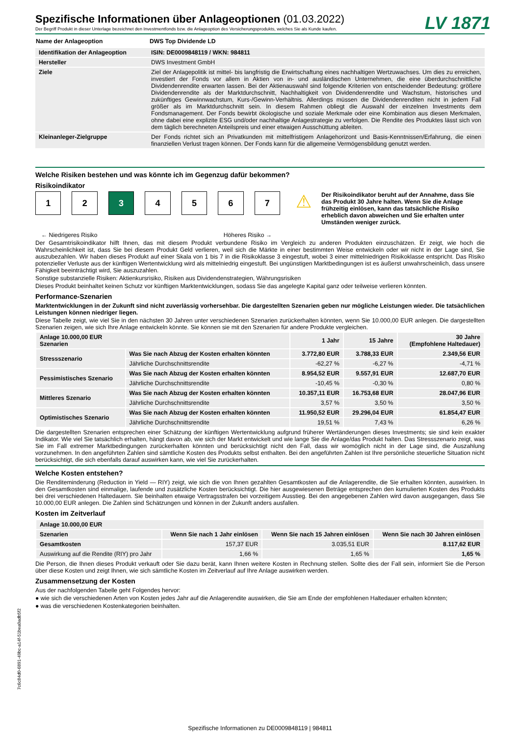LV 1871
Spezifische Informationen über Anlageoptionen (01.03.2022)
Der Begriff Produkt in dieser Unterlage bezeichnet den Investmentfonds bzw. die Anlageoption des Versicherungsprodukts, welches Sie als Kunde kaufen.
| Name der Anlageoption | DWS Top Dividende LD |
| Identifikation der Anlageoption | ISIN: DE0009848119 / WKN: 984811 |
| Hersteller | DWS Investment GmbH |
| Ziele | Ziel der Anlagepolitik ist mittel- bis langfristig die Erwirtschaftung eines nachhaltigen Wertzuwachses. Um dies zu erreichen, investiert der Fonds vor allem in Aktien von in- und ausländischen Unternehmen, die eine überdurchschnittliche Dividendenrendite erwarten lassen. Bei der Aktienauswahl sind folgende Kriterien von entscheidender Bedeutung: größere Dividendenrendite als der Marktdurchschnitt, Nachhaltigkeit von Dividendenrendite und Wachstum, historisches und zukünftiges Gewinnwachstum, Kurs-/Gewinn-Verhältnis. Allerdings müssen die Dividendenrenditen nicht in jedem Fall größer als im Marktdurchschnitt sein. In diesem Rahmen obliegt die Auswahl der einzelnen Investments dem Fondsmanagement. Der Fonds bewirbt ökologische und soziale Merkmale oder eine Kombination aus diesen Merkmalen, ohne dabei eine explizite ESG und/oder nachhaltige Anlagestrategie zu verfolgen. Die Rendite des Produktes lässt sich von dem täglich berechneten Anteilspreis und einer etwaigen Ausschüttung ableiten. |
| Kleinanleger-Zielgruppe | Der Fonds richtet sich an Privatkunden mit mittelfristigem Anlagehorizont und Basis-Kenntnissen/Erfahrung, die einen finanziellen Verlust tragen können. Der Fonds kann für die allgemeine Vermögensbildung genutzt werden. |
Welche Risiken bestehen und was könnte ich im Gegenzug dafür bekommen?
Risikoindikator
1 2 3 4 5 6 7
⚠
Der Risikoindikator beruht auf der Annahme, dass Sie das Produkt 30 Jahre halten. Wenn Sie die Anlage frühzeitig einlösen, kann das tatsächliche Risiko erheblich davon abweichen und Sie erhalten unter Umständen weniger zurück.
← Niedrigeres Risiko Höheres Risiko →
Der Gesamtrisikoindikator hilft Ihnen, das mit diesem Produkt verbundene Risiko im Vergleich zu anderen Produkten einzuschätzen. Er zeigt, wie hoch die Wahrscheinlichkeit ist, dass Sie bei diesem Produkt Geld verlieren, weil sich die Märkte in einer bestimmten Weise entwickeln oder wir nicht in der Lage sind, Sie auszubezahlen. Wir haben dieses Produkt auf einer Skala von 1 bis 7 in die Risikoklasse 3 eingestuft, wobei 3 einer mittelniedrigen Risikoklasse entspricht. Das Risiko potenzieller Verluste aus der künftigen Wertentwicklung wird als mittelniedrig eingestuft. Bei ungünstigen Marktbedingungen ist es äußerst unwahrscheinlich, dass unsere Fähigkeit beeinträchtigt wird, Sie auszuzahlen.
Sonstige substanzielle Risiken: Aktienkursrisiko, Risiken aus Dividendenstrategien, Währungsrisiken
Dieses Produkt beinhaltet keinen Schutz vor künftigen Marktentwicklungen, sodass Sie das angelegte Kapital ganz oder teilweise verlieren könnten.
Performance-Szenarien
Marktentwicklungen in der Zukunft sind nicht zuverlässig vorhersehbar. Die dargestellten Szenarien geben nur mögliche Leistungen wieder. Die tatsächlichen Leistungen können niedriger liegen.
Diese Tabelle zeigt, wie viel Sie in den nächsten 30 Jahren unter verschiedenen Szenarien zurückerhalten könnten, wenn Sie 10.000,00 EUR anlegen. Die dargestellten Szenarien zeigen, wie sich Ihre Anlage entwickeln könnte. Sie können sie mit den Szenarien für andere Produkte vergleichen.
| Anlage 10.000,00 EUR Szenarien | | 1 Jahr | 15 Jahre | 30 Jahre (Empfohlene Haltedauer) |
| --- | --- | --- | --- | --- |
| Stressszenario | Was Sie nach Abzug der Kosten erhalten könnten | 3.772,80 EUR | 3.788,33 EUR | 2.349,56 EUR |
| | Jährliche Durchschnittsrendite | -62,27 % | -6,27 % | -4,71 % |
| Pessimistisches Szenario | Was Sie nach Abzug der Kosten erhalten könnten | 8.954,52 EUR | 9.557,91 EUR | 12.687,70 EUR |
| | Jährliche Durchschnittsrendite | -10,45 % | -0,30 % | 0,80 % |
| Mittleres Szenario | Was Sie nach Abzug der Kosten erhalten könnten | 10.357,11 EUR | 16.753,68 EUR | 28.047,96 EUR |
| | Jährliche Durchschnittsrendite | 3,57 % | 3,50 % | 3,50 % |
| Optimistisches Szenario | Was Sie nach Abzug der Kosten erhalten könnten | 11.950,52 EUR | 29.296,04 EUR | 61.854,47 EUR |
| | Jährliche Durchschnittsrendite | 19,51 % | 7,43 % | 6,26 % |
Die dargestellten Szenarien entsprechen einer Schätzung der künftigen Wertentwicklung aufgrund früherer Wertänderungen dieses Investments; sie sind kein exakter Indikator. Wie viel Sie tatsächlich erhalten, hängt davon ab, wie sich der Markt entwickelt und wie lange Sie die Anlage/das Produkt halten. Das Stressszenario zeigt, was Sie im Fall extremer Marktbedingungen zurückerhalten könnten und berücksichtigt nicht den Fall, dass wir womöglich nicht in der Lage sind, die Auszahlung vorzunehmen. In den angeführten Zahlen sind sämtliche Kosten des Produkts selbst enthalten. Bei den angeführten Zahlen ist Ihre persönliche steuerliche Situation nicht berücksichtigt, die sich ebenfalls darauf auswirken kann, wie viel Sie zurückerhalten.
Welche Kosten entstehen?
Die Renditeminderung (Reduction in Yield — RIY) zeigt, wie sich die von Ihnen gezahlten Gesamtkosten auf die Anlagerendite, die Sie erhalten könnten, auswirken. In den Gesamtkosten sind einmalige, laufende und zusätzliche Kosten berücksichtigt. Die hier ausgewiesenen Beträge entsprechen den kumulierten Kosten des Produkts bei drei verschiedenen Haltedauern. Sie beinhalten etwaige Vertragsstrafen bei vorzeitigem Ausstieg. Bei den angegebenen Zahlen wird davon ausgegangen, dass Sie 10.000,00 EUR anlegen. Die Zahlen sind Schätzungen und können in der Zukunft anders ausfallen.
Kosten im Zeitverlauf
| Anlage 10.000,00 EUR | | | |
| --- | --- | --- | --- |
| Szenarien | Wenn Sie nach 1 Jahr einlösen | Wenn Sie nach 15 Jahren einlösen | Wenn Sie nach 30 Jahren einlösen |
| Gesamtkosten | 157,37 EUR | 3.035,51 EUR | 8.117,62 EUR |
| Auswirkung auf die Rendite (RIY) pro Jahr | 1,66 % | 1,65 % | 1,65 % |
Die Person, die Ihnen dieses Produkt verkauft oder Sie dazu berät, kann Ihnen weitere Kosten in Rechnung stellen. Sollte dies der Fall sein, informiert Sie die Person über diese Kosten und zeigt Ihnen, wie sich sämtliche Kosten im Zeitverlauf auf Ihre Anlage auswirken werden.
Zusammensetzung der Kosten
Aus der nachfolgenden Tabelle geht Folgendes hervor:
● wie sich die verschiedenen Arten von Kosten jedes Jahr auf die Anlagerendite auswirken, die Sie am Ende der empfohlenen Haltedauer erhalten könnten;
● was die verschiedenen Kostenkategorien beinhalten.
7c6c84d0-6891-49bc-a14f-51bea0adb5f2
Spezifische Informationen zu DE0009848119 | 984811